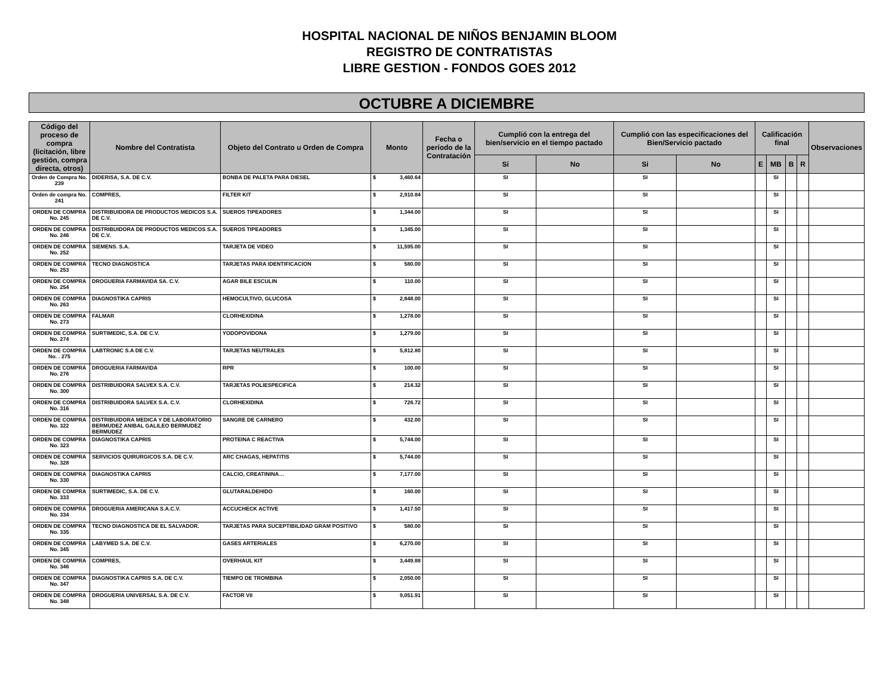HOSPITAL NACIONAL DE NIÑOS BENJAMIN BLOOM
REGISTRO DE CONTRATISTAS
LIBRE GESTION - FONDOS GOES 2012
OCTUBRE A DICIEMBRE
| Código del proceso de compra (licitación, libre gestión, compra directa, otros) | Nombre del Contratista | Objeto del Contrato u Orden de Compra | Monto | Fecha o período de la Contratación | Cumplió con la entrega del bien/servicio en el tiempo pactado | | Cumplió con las especificaciones del Bien/Servicio pactado | | Calificación final | | | | Observaciones |
| --- | --- | --- | --- | --- | --- | --- | --- | --- | --- | --- | --- | --- | --- |
| | | | | | Si | No | Si | No | E | MB | B | R | |
| Orden de Compra No. 239 | DIDERISA, S.A. DE C.V. | BONBA DE PALETA PARA DIESEL | $ 3,460.64 | | SI | | SI | | | SI | | | |
| Orden de compra No. 241 | COMPRES, | FILTER KIT | $ 2,910.84 | | SI | | SI | | | SI | | | |
| ORDEN DE COMPRA No. 245 | DISTRIBUIDORA DE PRODUCTOS MEDICOS S.A. DE C.V. | SUEROS TIPEADORES | $ 1,344.00 | | SI | | SI | | | SI | | | |
| ORDEN DE COMPRA No. 246 | DISTRIBUIDORA DE PRODUCTOS MEDICOS S.A. DE C.V. | SUEROS TIPEADORES | $ 1,345.00 | | SI | | SI | | | SI | | | |
| ORDEN DE COMPRA No. 252 | SIEMENS. S.A. | TARJETA DE VIDEO | $ 11,595.00 | | SI | | SI | | | SI | | | |
| ORDEN DE COMPRA No. 253 | TECNO DIAGNOSTICA | TARJETAS PARA IDENTIFICACION | $ 580.00 | | SI | | SI | | | SI | | | |
| ORDEN DE COMPRA No. 254 | DROGUERIA FARMAVIDA SA. C.V. | AGAR BILE ESCULIN | $ 110.00 | | SI | | SI | | | SI | | | |
| ORDEN DE COMPRA No. 263 | DIAGNOSTIKA CAPRIS | HEMOCULTIVO, GLUCOSA | $ 2,848.00 | | SI | | SI | | | SI | | | |
| ORDEN DE COMPRA No. 273 | FALMAR | CLORHEXIDINA | $ 1,278.00 | | SI | | SI | | | SI | | | |
| ORDEN DE COMPRA No. 274 | SURTIMEDIC, S.A. DE C.V. | YODOPOVIDONA | $ 1,279.00 | | SI | | SI | | | SI | | | |
| ORDEN DE COMPRA No. . 275 | LABTRONIC S.A DE C.V. | TARJETAS NEUTRALES | $ 5,812.80 | | SI | | SI | | | SI | | | |
| ORDEN DE COMPRA No. 276 | DROGUERIA FARMAVIDA | RPR | $ 100.00 | | SI | | SI | | | SI | | | |
| ORDEN DE COMPRA No. 300 | DISTRIBUIDORA SALVEX S.A. C.V. | TARJETAS POLIESPECIFICA | $ 214.32 | | SI | | SI | | | SI | | | |
| ORDEN DE COMPRA No. 316 | DISTRIBUIDORA SALVEX S.A. C.V. | CLORHEXIDINA | $ 726.72 | | SI | | SI | | | SI | | | |
| ORDEN DE COMPRA No. 322 | DISTRIBUIDORA MEDICA Y DE LABORATORIO BERMUDEZ ANIBAL GALILEO BERMUDEZ BERMUDEZ | SANGRE DE CARNERO | $ 432.00 | | SI | | SI | | | SI | | | |
| ORDEN DE COMPRA No. 323 | DIAGNOSTIKA CAPRIS | PROTEINA C REACTIVA | $ 5,744.00 | | SI | | SI | | | SI | | | |
| ORDEN DE COMPRA No. 328 | SERVICIOS QUIRURGICOS S.A. DE C.V. | ARC CHAGAS, HEPATITIS | $ 5,744.00 | | SI | | SI | | | SI | | | |
| ORDEN DE COMPRA No. 330 | DIAGNOSTIKA CAPRIS | CALCIO, CREATININA… | $ 7,177.00 | | SI | | SI | | | SI | | | |
| ORDEN DE COMPRA No. 333 | SURTIMEDIC, S.A. DE C.V. | GLUTARALDEHIDO | $ 160.00 | | SI | | SI | | | SI | | | |
| ORDEN DE COMPRA No. 334 | DROGUERIA AMERICANA S.A.C.V. | ACCUCHECK ACTIVE | $ 1,417.50 | | SI | | SI | | | SI | | | |
| ORDEN DE COMPRA No. 335 | TECNO DIAGNOSTICA DE EL SALVADOR. | TARJETAS PARA SUCEPTIBILIDAD GRAM POSITIVO | $ 580.00 | | SI | | SI | | | SI | | | |
| ORDEN DE COMPRA No. 345 | LABYMED S.A. DE C.V. | GASES ARTERIALES | $ 6,270.00 | | SI | | SI | | | SI | | | |
| ORDEN DE COMPRA No. 346 | COMPRES, | OVERHAUL KIT | $ 3,449.88 | | SI | | SI | | | SI | | | |
| ORDEN DE COMPRA No. 347 | DIAGNOSTIKA CAPRIS S.A. DE C.V. | TIEMPO DE TROMBINA | $ 2,050.00 | | SI | | SI | | | SI | | | |
| ORDEN DE COMPRA No. 348 | DROGUERIA UNIVERSAL S.A. DE C.V. | FACTOR VII | $ 9,051.91 | | SI | | SI | | | SI | | | |